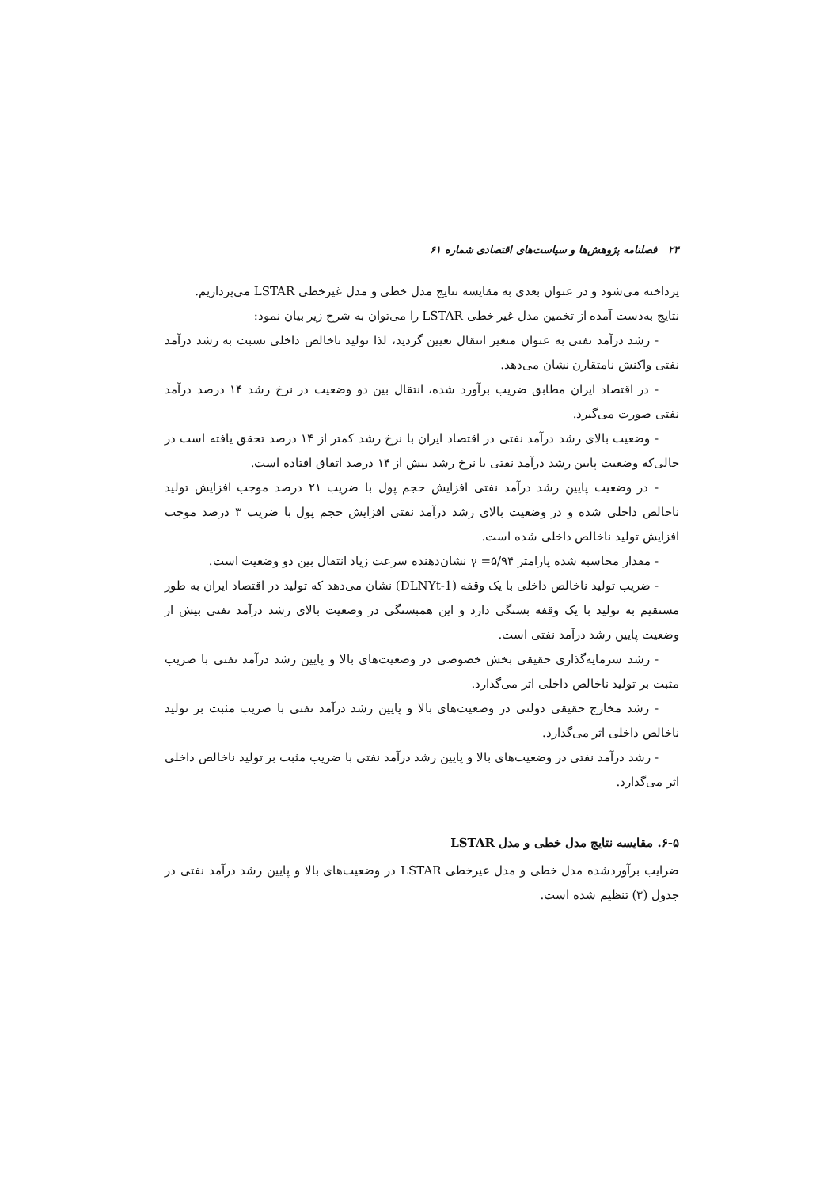۲۴ فصلنامه پژوهش‌ها و سیاست‌های اقتصادی شماره ۶۱
پرداخته می‌شود و در عنوان بعدی به مقایسه نتایج مدل خطی و مدل غیرخطی LSTAR می‌پردازیم.
نتایج به‌دست آمده از تخمین مدل غیر خطی LSTAR را می‌توان به شرح زیر بیان نمود:
- رشد درآمد نفتی به عنوان متغیر انتقال تعیین گردید، لذا تولید ناخالص داخلی نسبت به رشد درآمد نفتی واکنش نامتقارن نشان می‌دهد.
- در اقتصاد ایران مطابق ضریب برآورد شده، انتقال بین دو وضعیت در نرخ رشد ۱۴ درصد درآمد نفتی صورت می‌گیرد.
- وضعیت بالای رشد درآمد نفتی در اقتصاد ایران با نرخ رشد کمتر از ۱۴ درصد تحقق یافته است در حالی‌که وضعیت پایین رشد درآمد نفتی با نرخ رشد بیش از ۱۴ درصد اتفاق افتاده است.
- در وضعیت پایین رشد درآمد نفتی افزایش حجم پول با ضریب ۲۱ درصد موجب افزایش تولید ناخالص داخلی شده و در وضعیت بالای رشد درآمد نفتی افزایش حجم پول با ضریب ۳ درصد موجب افزایش تولید ناخالص داخلی شده است.
- مقدار محاسبه شده پارامتر ۵/۹۴= γ نشان‌دهنده سرعت زیاد انتقال بین دو وضعیت است.
- ضریب تولید ناخالص داخلی با یک وقفه (DLNYt-1) نشان می‌دهد که تولید در اقتصاد ایران به طور مستقیم به تولید با یک وقفه بستگی دارد و این همبستگی در وضعیت بالای رشد درآمد نفتی بیش از وضعیت پایین رشد درآمد نفتی است.
- رشد سرمایه‌گذاری حقیقی بخش خصوصی در وضعیت‌های بالا و پایین رشد درآمد نفتی با ضریب مثبت بر تولید ناخالص داخلی اثر می‌گذارد.
- رشد مخارج حقیقی دولتی در وضعیت‌های بالا و پایین رشد درآمد نفتی با ضریب مثبت بر تولید ناخالص داخلی اثر می‌گذارد.
- رشد درآمد نفتی در وضعیت‌های بالا و پایین رشد درآمد نفتی با ضریب مثبت بر تولید ناخالص داخلی اثر می‌گذارد.
۶-۵. مقایسه نتایج مدل خطی و مدل LSTAR
ضرایب برآوردشده مدل خطی و مدل غیرخطی LSTAR در وضعیت‌های بالا و پایین رشد درآمد نفتی در جدول (۳) تنظیم شده است.